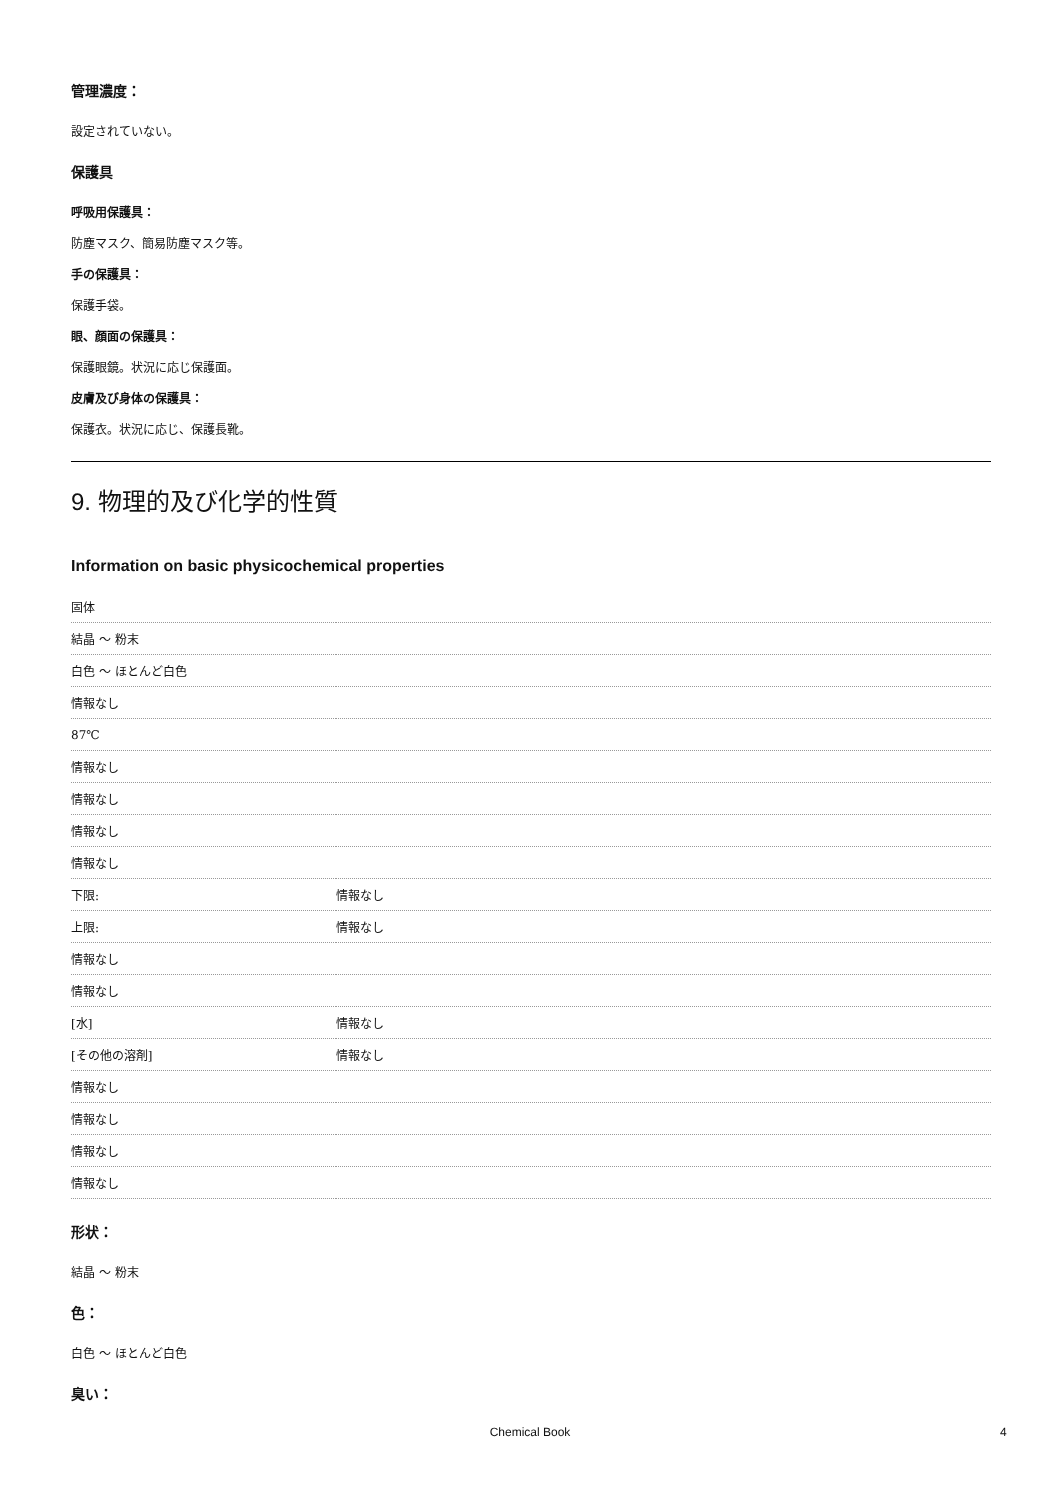管理濃度：
設定されていない。
保護具
呼吸用保護具：
防塵マスク、簡易防塵マスク等。
手の保護具：
保護手袋。
眼、顔面の保護具：
保護眼鏡。状況に応じ保護面。
皮膚及び身体の保護具：
保護衣。状況に応じ、保護長靴。
9. 物理的及び化学的性質
Information on basic physicochemical properties
| 固体 | |
| 結晶 ～ 粉末 | |
| 白色 ～ ほとんど白色 | |
| 情報なし | |
| 87℃ | |
| 情報なし | |
| 情報なし | |
| 情報なし | |
| 情報なし | |
| 下限: | 情報なし |
| 上限: | 情報なし |
| 情報なし | |
| 情報なし | |
| [水] | 情報なし |
| [その他の溶剤] | 情報なし |
| 情報なし | |
| 情報なし | |
| 情報なし | |
| 情報なし | |
形状：
結晶 ～ 粉末
色：
白色 ～ ほとんど白色
臭い：
Chemical Book 4